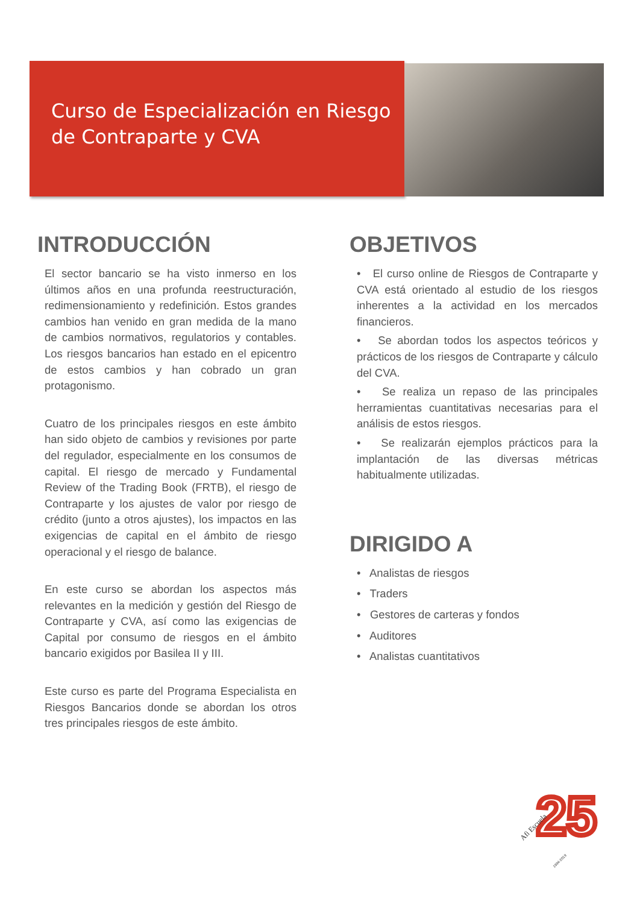Curso de Especialización en Riesgo de Contraparte y CVA
INTRODUCCIÓN
El sector bancario se ha visto inmerso en los últimos años en una profunda reestructuración, redimensionamiento y redefinición. Estos grandes cambios han venido en gran medida de la mano de cambios normativos, regulatorios y contables. Los riesgos bancarios han estado en el epicentro de estos cambios y han cobrado un gran protagonismo.
Cuatro de los principales riesgos en este ámbito han sido objeto de cambios y revisiones por parte del regulador, especialmente en los consumos de capital. El riesgo de mercado y Fundamental Review of the Trading Book (FRTB), el riesgo de Contraparte y los ajustes de valor por riesgo de crédito (junto a otros ajustes), los impactos en las exigencias de capital en el ámbito de riesgo operacional y el riesgo de balance.
En este curso se abordan los aspectos más relevantes en la medición y gestión del Riesgo de Contraparte y CVA, así como las exigencias de Capital por consumo de riesgos en el ámbito bancario exigidos por Basilea II y III.
Este curso es parte del Programa Especialista en Riesgos Bancarios donde se abordan los otros tres principales riesgos de este ámbito.
OBJETIVOS
• El curso online de Riesgos de Contraparte y CVA está orientado al estudio de los riesgos inherentes a la actividad en los mercados financieros.
• Se abordan todos los aspectos teóricos y prácticos de los riesgos de Contraparte y cálculo del CVA.
• Se realiza un repaso de las principales herramientas cuantitativas necesarias para el análisis de estos riesgos.
• Se realizarán ejemplos prácticos para la implantación de las diversas métricas habitualmente utilizadas.
DIRIGIDO A
• Analistas de riesgos
• Traders
• Gestores de carteras y fondos
• Auditores
• Analistas cuantitativos
25
Afi Escuela
1994-2019